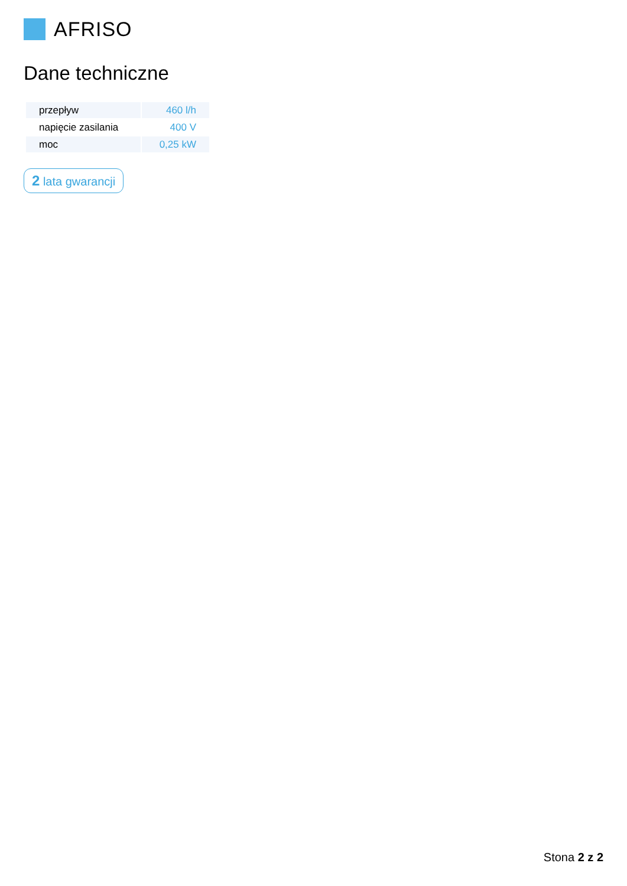AFRISO
Dane techniczne
| przepływ | 460 l/h |
| napięcie zasilania | 400 V |
| moc | 0,25 kW |
2 lata gwarancji
Stona 2 z 2